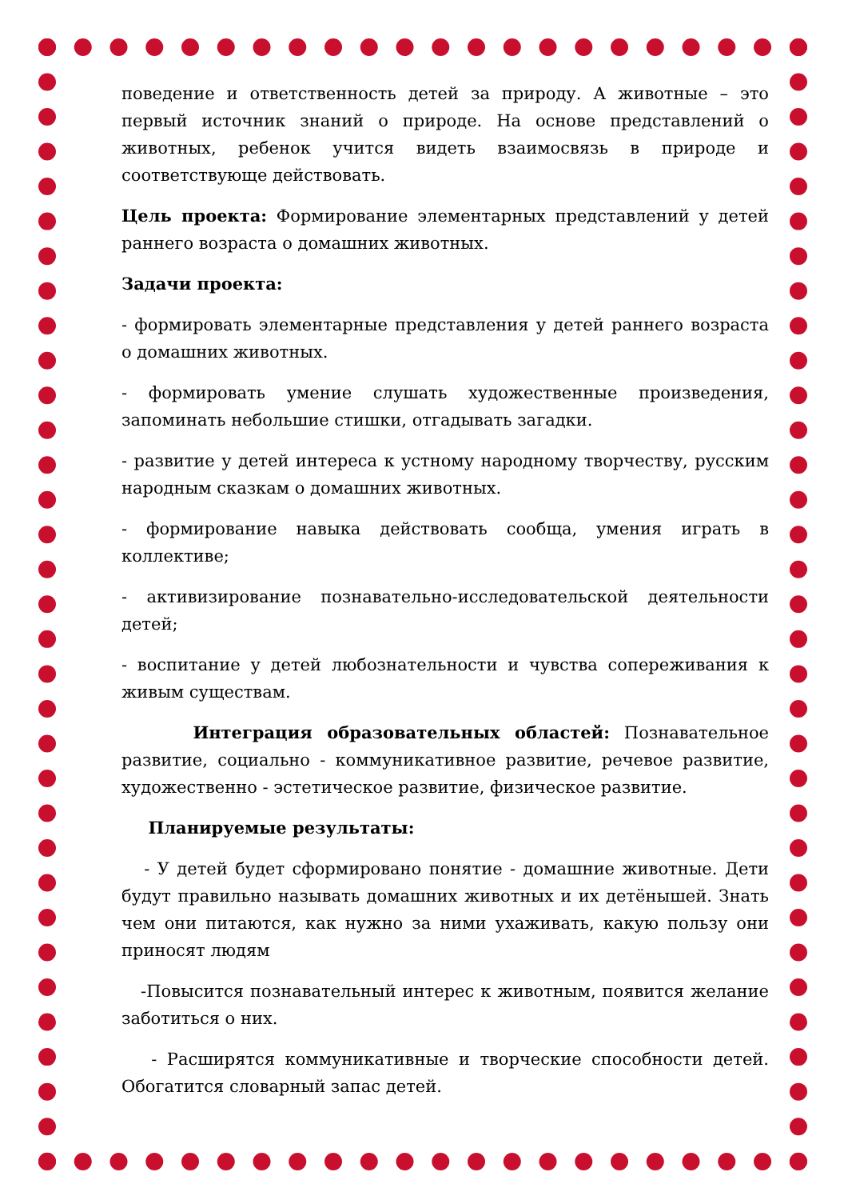поведение и ответственность детей за природу. А животные – это первый источник знаний о природе. На основе представлений о животных, ребенок учится видеть взаимосвязь в природе и соответствующе действовать.
Цель проекта: Формирование элементарных представлений у детей раннего возраста о домашних животных.
Задачи проекта:
- формировать элементарные представления у детей раннего возраста о домашних животных.
- формировать умение слушать художественные произведения, запоминать небольшие стишки, отгадывать загадки.
- развитие у детей интереса к устному народному творчеству, русским народным сказкам о домашних животных.
- формирование навыка действовать сообща, умения играть в коллективе;
- активизирование познавательно-исследовательской деятельности детей;
- воспитание у детей любознательности и чувства сопереживания к живым существам.
Интеграция образовательных областей: Познавательное развитие, социально - коммуникативное развитие, речевое развитие, художественно - эстетическое развитие, физическое развитие.
Планируемые результаты:
- У детей будет сформировано понятие - домашние животные. Дети будут правильно называть домашних животных и их детёнышей. Знать чем они питаются, как нужно за ними ухаживать, какую пользу они приносят людям
-Повысится познавательный интерес к животным, появится желание заботиться о них.
- Расширятся коммуникативные и творческие способности детей. Обогатится словарный запас детей.